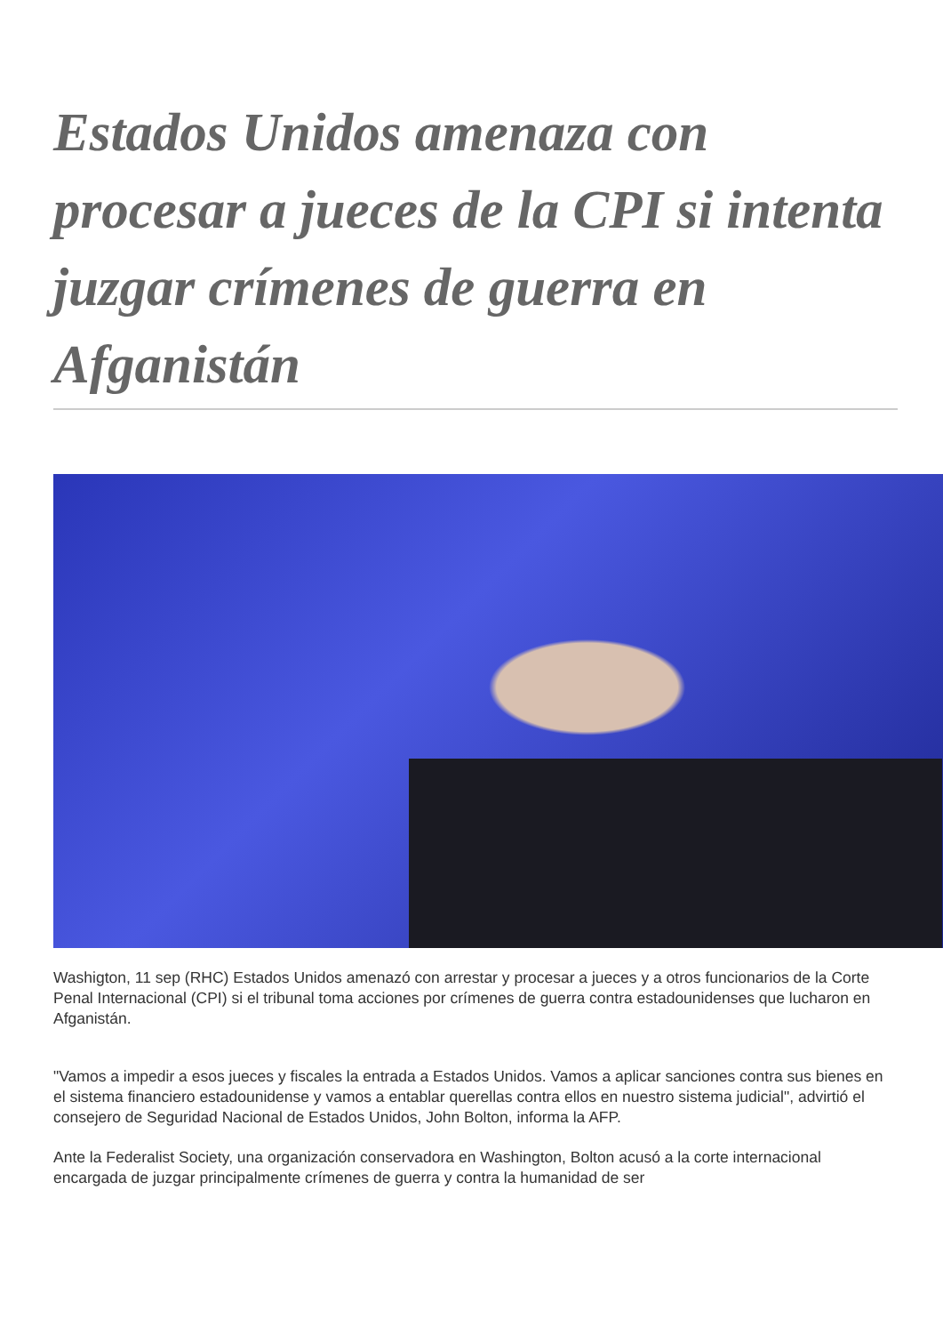Estados Unidos amenaza con procesar a jueces de la CPI si intenta juzgar crímenes de guerra en Afganistán
Washigton, 11 sep (RHC) Estados Unidos amenazó con arrestar y procesar a jueces y a otros funcionarios de la Corte Penal Internacional (CPI) si el tribunal toma acciones por crímenes de guerra contra estadounidenses que lucharon en Afganistán.
"Vamos a impedir a esos jueces y fiscales la entrada a Estados Unidos. Vamos a aplicar sanciones contra sus bienes en el sistema financiero estadounidense y vamos a entablar querellas contra ellos en nuestro sistema judicial", advirtió el consejero de Seguridad Nacional de Estados Unidos, John Bolton, informa la AFP.
Ante la Federalist Society, una organización conservadora en Washington, Bolton acusó a la corte internacional encargada de juzgar principalmente crímenes de guerra y contra la humanidad de ser